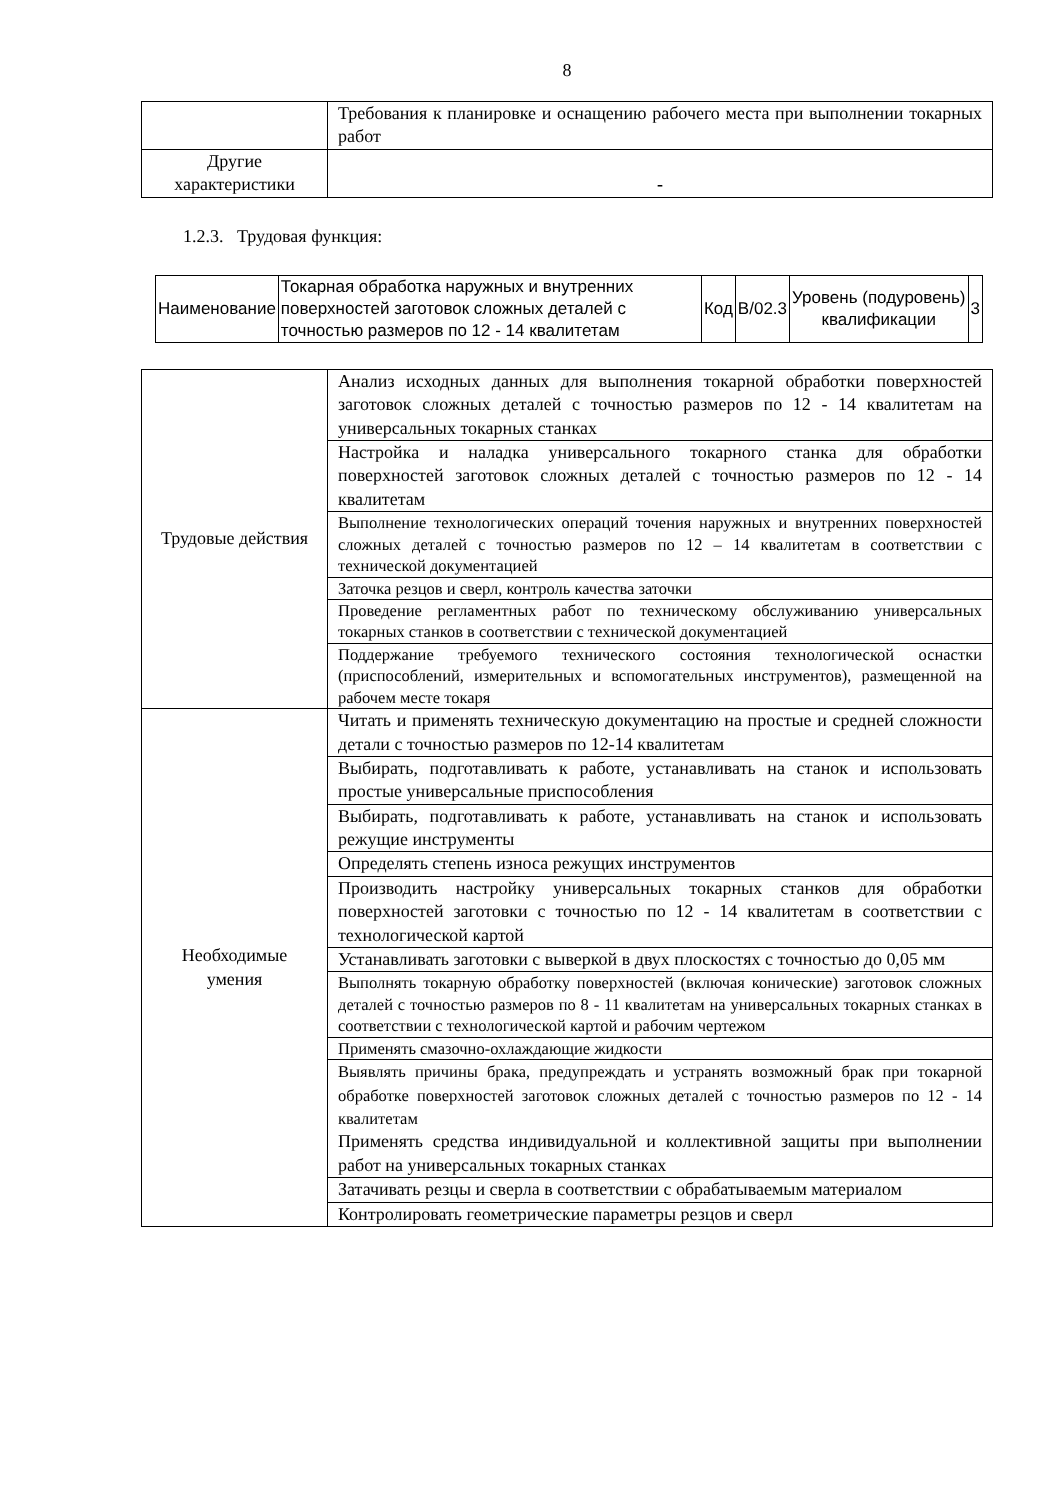8
| | Требования к планировке и оснащению рабочего места при выполнении токарных работ |
| Другие характеристики | - |
1.2.3. Трудовая функция:
| Наименование | Токарная обработка наружных и внутренних поверхностей заготовок сложных деталей с точностью размеров по 12 - 14 квалитетам | Код | B/02.3 | Уровень (подуровень) квалификации | 3 |
| Трудовые действия | Анализ исходных данных для выполнения токарной обработки поверхностей заготовок сложных деталей с точностью размеров по 12 - 14 квалитетам на универсальных токарных станках |
| | Настройка и наладка универсального токарного станка для обработки поверхностей заготовок сложных деталей с точностью размеров по 12 - 14 квалитетам |
| | Выполнение технологических операций точения наружных и внутренних поверхностей сложных деталей с точностью размеров по 12 – 14 квалитетам в соответствии с технической документацией |
| | Заточка резцов и сверл, контроль качества заточки |
| | Проведение регламентных работ по техническому обслуживанию универсальных токарных станков в соответствии с технической документацией |
| | Поддержание требуемого технического состояния технологической оснастки (приспособлений, измерительных и вспомогательных инструментов), размещенной на рабочем месте токаря |
| Необходимые умения | Читать и применять техническую документацию на простые и средней сложности детали с точностью размеров по 12-14 квалитетам |
| | Выбирать, подготавливать к работе, устанавливать на станок и использовать простые универсальные приспособления |
| | Выбирать, подготавливать к работе, устанавливать на станок и использовать режущие инструменты |
| | Определять степень износа режущих инструментов |
| | Производить настройку универсальных токарных станков для обработки поверхностей заготовки с точностью по 12 - 14 квалитетам в соответствии с технологической картой |
| | Устанавливать заготовки с выверкой в двух плоскостях с точностью до 0,05 мм |
| | Выполнять токарную обработку поверхностей (включая конические) заготовок сложных деталей с точностью размеров по 8 - 11 квалитетам на универсальных токарных станках в соответствии с технологической картой и рабочим чертежом |
| | Применять смазочно-охлаждающие жидкости |
| | Выявлять причины брака, предупреждать и устранять возможный брак при токарной обработке поверхностей заготовок сложных деталей с точностью размеров по 12 - 14 квалитетам Применять средства индивидуальной и коллективной защиты при выполнении работ на универсальных токарных станках |
| | Затачивать резцы и сверла в соответствии с обрабатываемым материалом |
| | Контролировать геометрические параметры резцов и сверл |